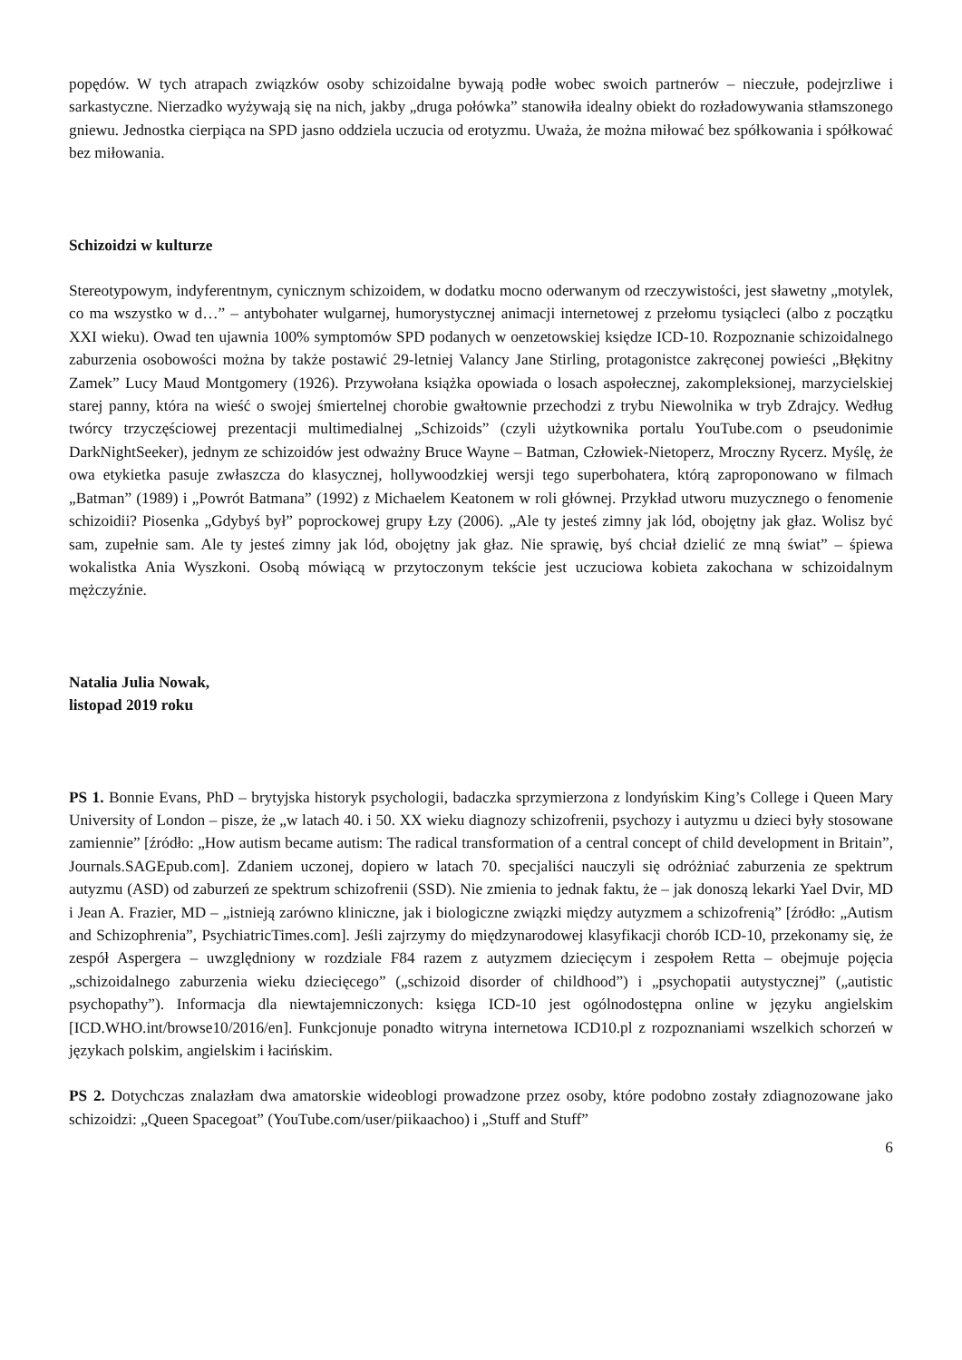popędów. W tych atrapach związków osoby schizoidalne bywają podłe wobec swoich partnerów – nieczułe, podejrzliwe i sarkastyczne. Nierzadko wyżywają się na nich, jakby „druga połówka” stanowiła idealny obiekt do rozładowywania stłamszonego gniewu. Jednostka cierpiąca na SPD jasno oddziela uczucia od erotyzmu. Uważa, że można miłować bez spółkowania i spółkować bez miłowania.
Schizoidzi w kulturze
Stereotypowym, indyferentnym, cynicznym schizoidem, w dodatku mocno oderwanym od rzeczywistości, jest sławetny „motylek, co ma wszystko w d…” – antybohater wulgarnej, humorystycznej animacji internetowej z przełomu tysiącleci (albo z początku XXI wieku). Owad ten ujawnia 100% symptomów SPD podanych w oenzetowskiej księdze ICD-10. Rozpoznanie schizoidalnego zaburzenia osobowości można by także postawić 29-letniej Valancy Jane Stirling, protagonistce zakręconej powieści „Błękitny Zamek” Lucy Maud Montgomery (1926). Przywołana książka opowiada o losach aspołecznej, zakompleksionej, marzycielskiej starej panny, która na wieść o swojej śmiertelnej chorobie gwałtownie przechodzi z trybu Niewolnika w tryb Zdrajcy. Według twórcy trzyczęściowej prezentacji multimedialnej „Schizoids” (czyli użytkownika portalu YouTube.com o pseudonimie DarkNightSeeker), jednym ze schizoidów jest odważny Bruce Wayne – Batman, Człowiek-Nietoperz, Mroczny Rycerz. Myślę, że owa etykietka pasuje zwłaszcza do klasycznej, hollywoodzkiej wersji tego superbohatera, którą zaproponowano w filmach „Batman” (1989) i „Powrót Batmana” (1992) z Michaelem Keatonem w roli głównej. Przykład utworu muzycznego o fenomenie schizoidii? Piosenka „Gdybyś był” poprockowej grupy Łzy (2006). „Ale ty jesteś zimny jak lód, obojętny jak głaz. Wolisz być sam, zupełnie sam. Ale ty jesteś zimny jak lód, obojętny jak głaz. Nie sprawię, byś chciał dzielić ze mną świat” – śpiewa wokalistka Ania Wyszkoni. Osobą mówiącą w przytoczonym tekście jest uczuciowa kobieta zakochana w schizoidalnym mężczyźnie.
Natalia Julia Nowak,
listopad 2019 roku
PS 1. Bonnie Evans, PhD – brytyjska historyk psychologii, badaczka sprzymierzona z londyńskim King’s College i Queen Mary University of London – pisze, że „w latach 40. i 50. XX wieku diagnozy schizofrenii, psychozy i autyzmu u dzieci były stosowane zamiennie” [źródło: „How autism became autism: The radical transformation of a central concept of child development in Britain”, Journals.SAGEpub.com]. Zdaniem uczonej, dopiero w latach 70. specjaliści nauczyli się odróżniać zaburzenia ze spektrum autyzmu (ASD) od zaburzeń ze spektrum schizofrenii (SSD). Nie zmienia to jednak faktu, że – jak donoszą lekarki Yael Dvir, MD i Jean A. Frazier, MD – „istnieją zarówno kliniczne, jak i biologiczne związki między autyzmem a schizofrenią” [źródło: „Autism and Schizophrenia”, PsychiatricTimes.com]. Jeśli zajrzymy do międzynarodowej klasyfikacji chorób ICD-10, przekonamy się, że zespół Aspergera – uwzględniony w rozdziale F84 razem z autyzmem dziecięcym i zespołem Retta – obejmuje pojęcia „schizoidalnego zaburzenia wieku dziecięcego” („schizoid disorder of childhood”) i „psychopatii autystycznej” („autistic psychopathy”). Informacja dla niewtajemniczonych: księga ICD-10 jest ogólnodostępna online w języku angielskim [ICD.WHO.int/browse10/2016/en]. Funkcjonuje ponadto witryna internetowa ICD10.pl z rozpoznaniami wszelkich schorzeń w językach polskim, angielskim i łacińskim.
PS 2. Dotychczas znalazłam dwa amatorskie wideoblogi prowadzone przez osoby, które podobno zostały zdiagnozowane jako schizoidzi: „Queen Spacegoat” (YouTube.com/user/piikaachoo) i „Stuff and Stuff”
6